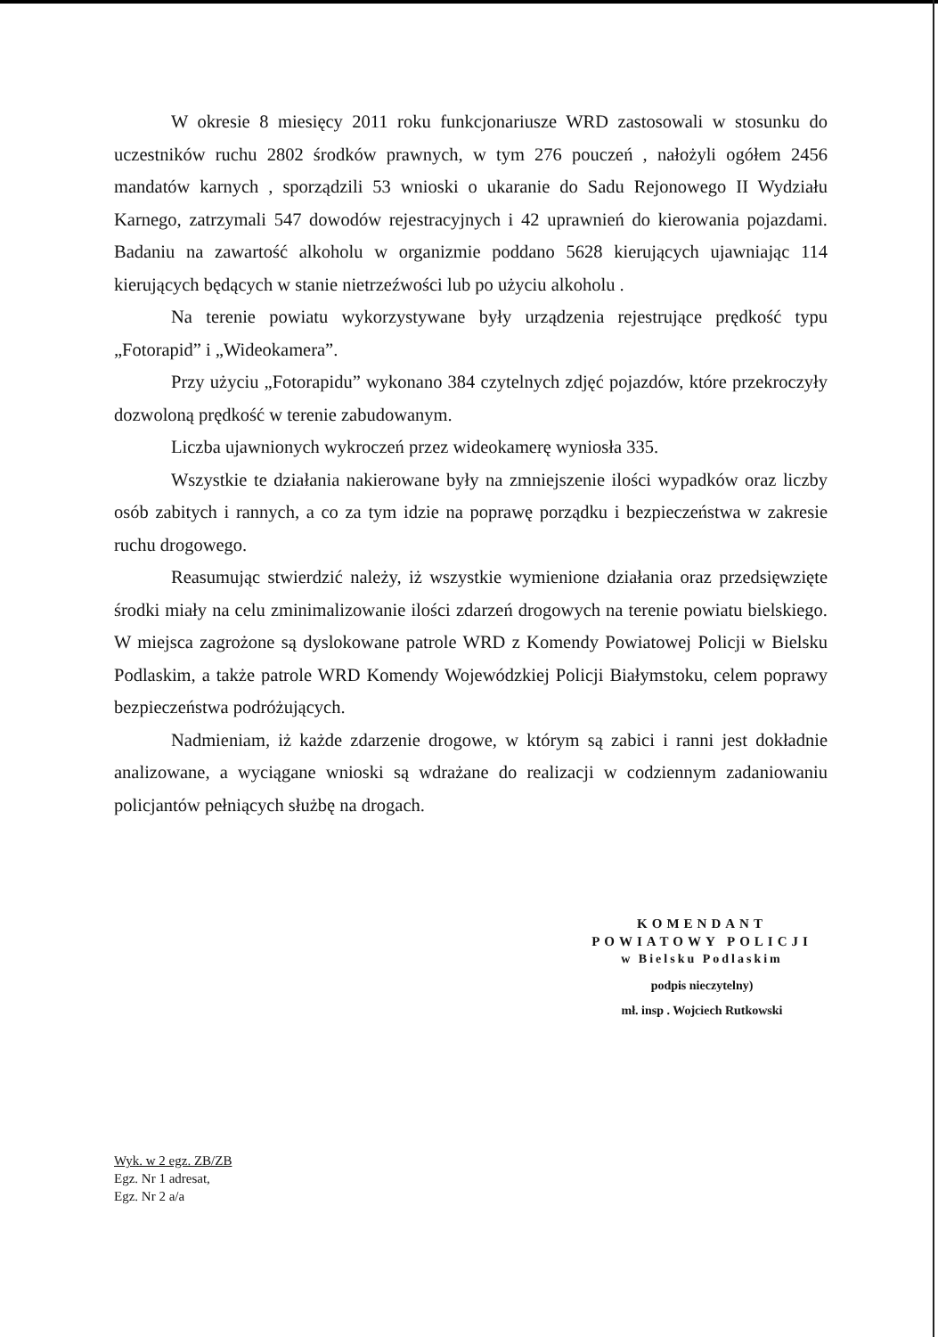W okresie 8 miesięcy 2011 roku funkcjonariusze WRD zastosowali w stosunku do uczestników ruchu 2802 środków prawnych, w tym 276 pouczeń , nałożyli ogółem 2456 mandatów karnych , sporządzili 53 wnioski o ukaranie do Sadu Rejonowego II Wydziału Karnego, zatrzymali 547 dowodów rejestracyjnych i 42 uprawnień do kierowania pojazdami. Badaniu na zawartość alkoholu w organizmie poddano 5628 kierujących ujawniając 114 kierujących będących w stanie nietrzeźwości lub po użyciu alkoholu .
Na terenie powiatu wykorzystywane były urządzenia rejestrujące prędkość typu „Fotorapid” i „Wideokamera”.
Przy użyciu „Fotorapidu” wykonano 384 czytelnych zdjęć pojazdów, które przekroczyły dozwoloną prędkość w terenie zabudowanym.
Liczba ujawnionych wykroczeń przez wideokamerę wyniosła 335.
Wszystkie te działania nakierowane były na zmniejszenie ilości wypadków oraz liczby osób zabitych i rannych, a co za tym idzie na poprawę porządku i bezpieczeństwa w zakresie ruchu drogowego.
Reasumując stwierdzić należy, iż wszystkie wymienione działania oraz przedsięwzięte środki miały na celu zminimalizowanie ilości zdarzeń drogowych na terenie powiatu bielskiego. W miejsca zagrożone są dyslokowane patrole WRD z Komendy Powiatowej Policji w Bielsku Podlaskim, a także patrole WRD Komendy Wojewódzkiej Policji Białymstoku, celem poprawy bezpieczeństwa podróżujących.
Nadmieniam, iż każde zdarzenie drogowe, w którym są zabici i ranni jest dokładnie analizowane, a wyciągane wnioski są wdrażane do realizacji w codziennym zadaniowaniu policjantów pełniących służbę na drogach.
KOMENDANT
POWIATOWY POLICJI
w Bielsku Podlaskim
podpis nieczytelny)
mł. insp . Wojciech Rutkowski
Wyk. w 2 egz. ZB/ZB
Egz. Nr 1 adresat,
Egz. Nr 2 a/a